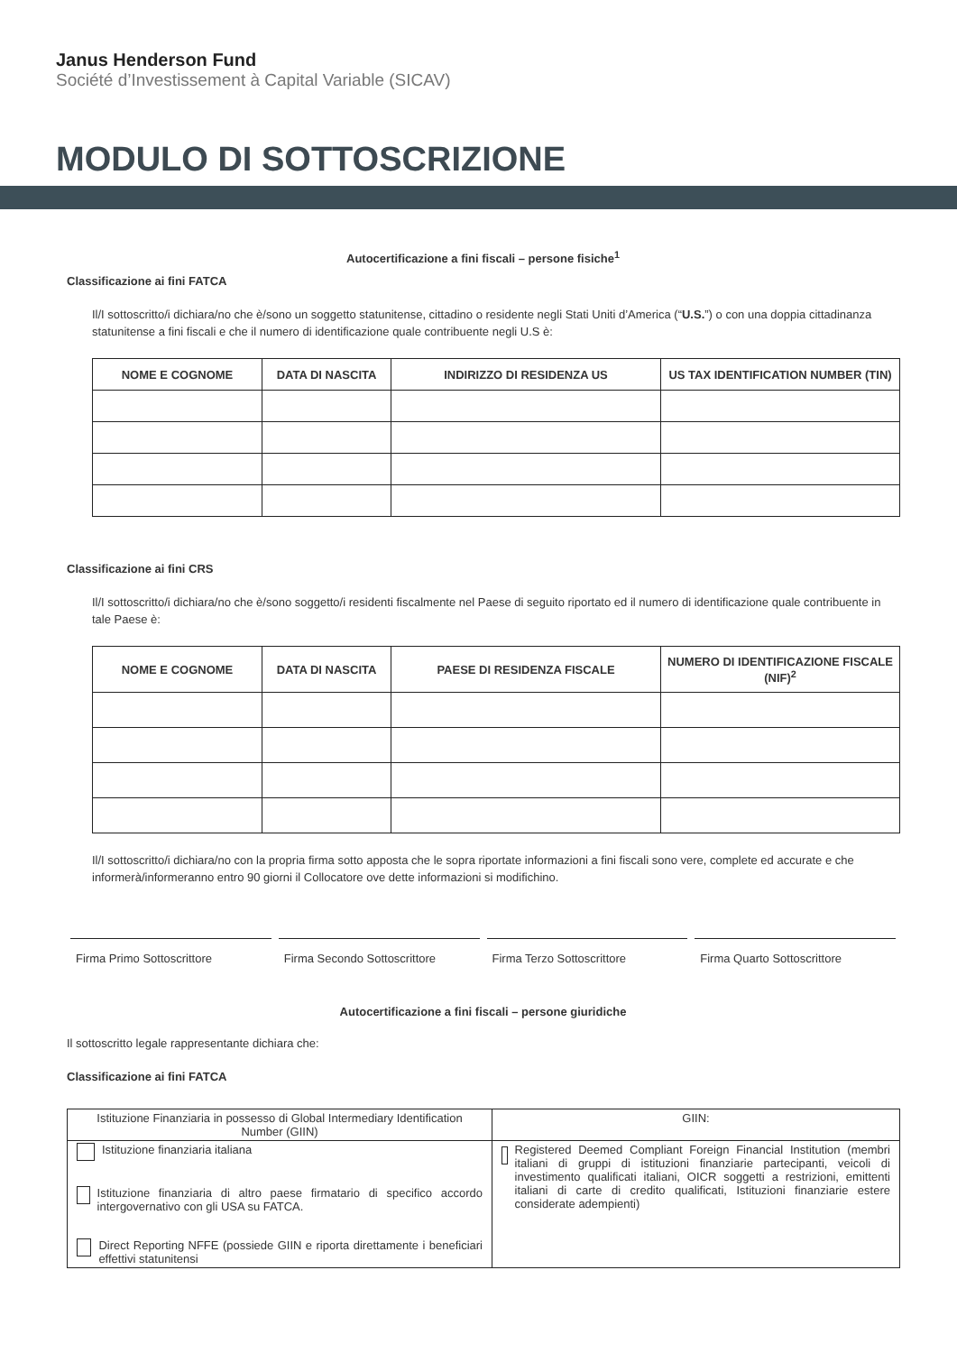Janus Henderson Fund
Société d’Investissement à Capital Variable (SICAV)
MODULO DI SOTTOSCRIZIONE
Autocertificazione a fini fiscali – persone fisiche<sup>1</sup>
Classificazione ai fini FATCA
Il/I sottoscritto/i dichiara/no che è/sono un soggetto statunitense, cittadino o residente negli Stati Uniti d’America (“U.S.”) o con una doppia cittadinanza statunitense a fini fiscali e che il numero di identificazione quale contribuente negli U.S è:
| NOME E COGNOME | DATA DI NASCITA | INDIRIZZO DI RESIDENZA US | US TAX IDENTIFICATION NUMBER (TIN) |
| --- | --- | --- | --- |
Classificazione ai fini CRS
Il/I sottoscritto/i dichiara/no che è/sono soggetto/i residenti fiscalmente nel Paese di seguito riportato ed il numero di identificazione quale contribuente in tale Paese è:
| NOME E COGNOME | DATA DI NASCITA | PAESE DI RESIDENZA FISCALE | NUMERO DI IDENTIFICAZIONE FISCALE (NIF)<sup>2</sup> |
| --- | --- | --- | --- |
Il/I sottoscritto/i dichiara/no con la propria firma sotto apposta che le sopra riportate informazioni a fini fiscali sono vere, complete ed accurate e che informerà/informeranno entro 90 giorni il Collocatore ove dette informazioni si modifichino.
Firma Primo Sottoscrittore Firma Secondo Sottoscrittore Firma Terzo Sottoscrittore Firma Quarto Sottoscrittore
Autocertificazione a fini fiscali – persone giuridiche
Il sottoscritto legale rappresentante dichiara che:
Classificazione ai fini FATCA
| Istituzione Finanziaria in possesso di Global Intermediary Identification Number (GIIN) | GIIN: |
| Istituzione finanziaria italiana Istituzione finanziaria di altro paese firmatario di specifico accordo intergovernativo con gli USA su FATCA. Direct Reporting NFFE (possiede GIIN e riporta direttamente i beneficiari effettivi statunitensi | Registered Deemed Compliant Foreign Financial Institution (membri italiani di gruppi di istituzioni finanziarie partecipanti, veicoli di investimento qualificati italiani, OICR soggetti a restrizioni, emittenti italiani di carte di credito qualificati, Istituzioni finanziarie estere considerate adempienti) |